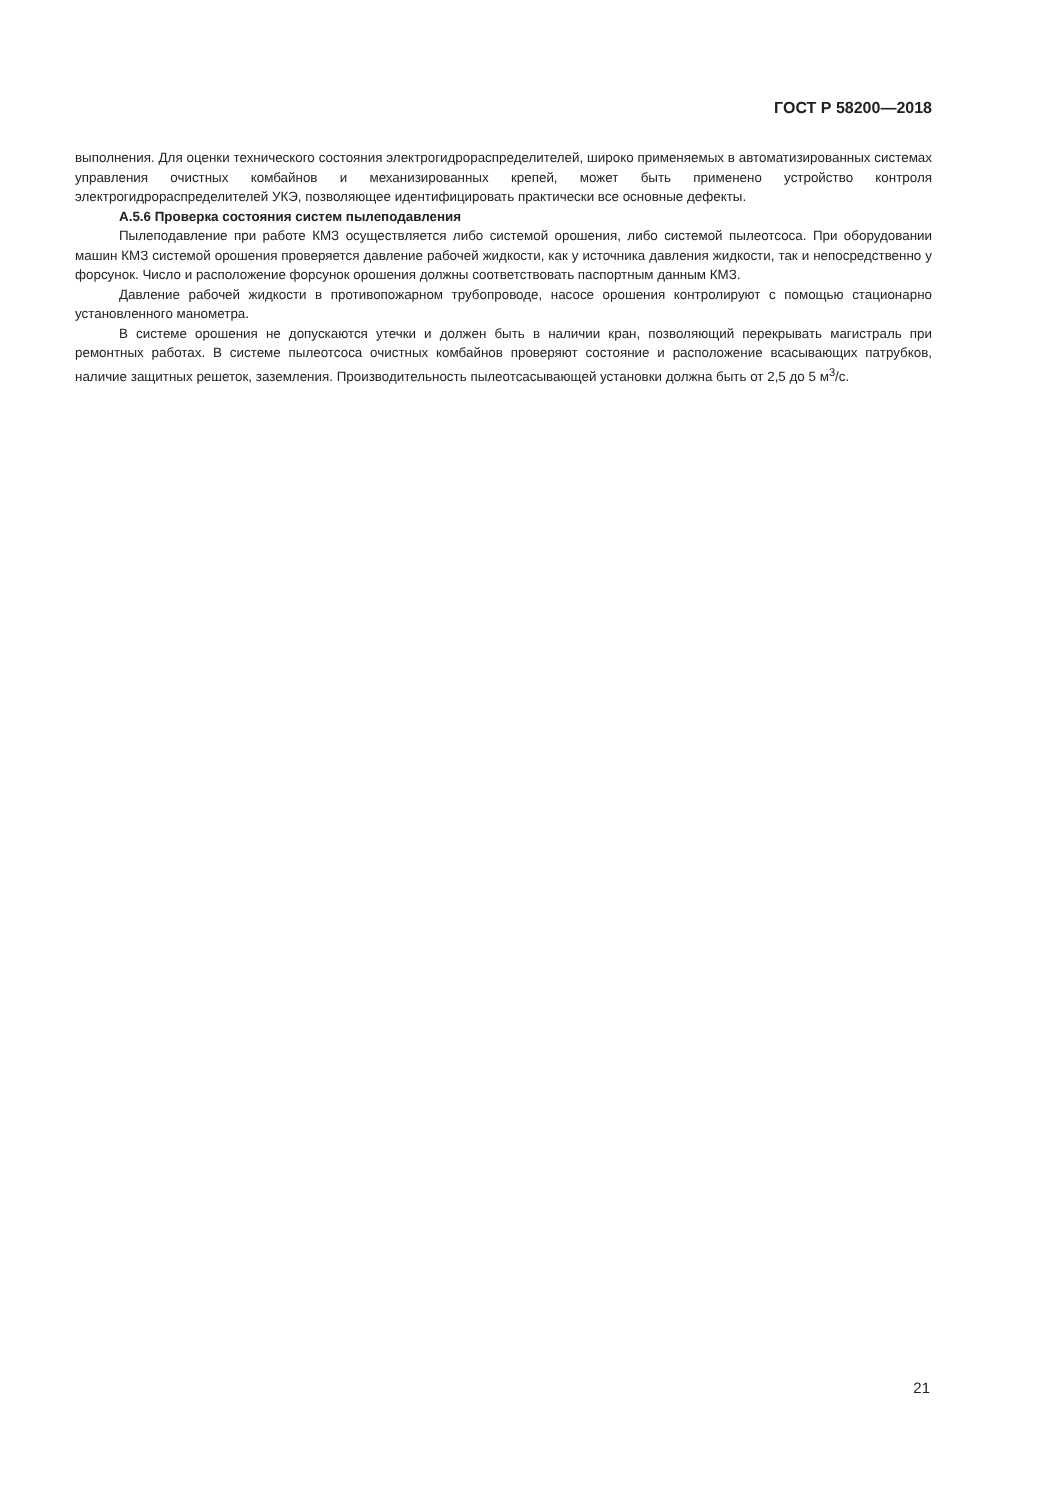ГОСТ Р 58200—2018
выполнения. Для оценки технического состояния электрогидрораспределителей, широко применяемых в автоматизированных системах управления очистных комбайнов и механизированных крепей, может быть применено устройство контроля электрогидрораспределителей УКЭ, позволяющее идентифицировать практически все основные дефекты.
А.5.6 Проверка состояния систем пылеподавления
Пылеподавление при работе КМЗ осуществляется либо системой орошения, либо системой пылеотсоса. При оборудовании машин КМЗ системой орошения проверяется давление рабочей жидкости, как у источника давления жидкости, так и непосредственно у форсунок. Число и расположение форсунок орошения должны соответствовать паспортным данным КМЗ.
Давление рабочей жидкости в противопожарном трубопроводе, насосе орошения контролируют с помощью стационарно установленного манометра.
В системе орошения не допускаются утечки и должен быть в наличии кран, позволяющий перекрывать магистраль при ремонтных работах. В системе пылеотсоса очистных комбайнов проверяют состояние и расположение всасывающих патрубков, наличие защитных решеток, заземления. Производительность пылеотсасывающей установки должна быть от 2,5 до 5 м<sup>3</sup>/с.
21